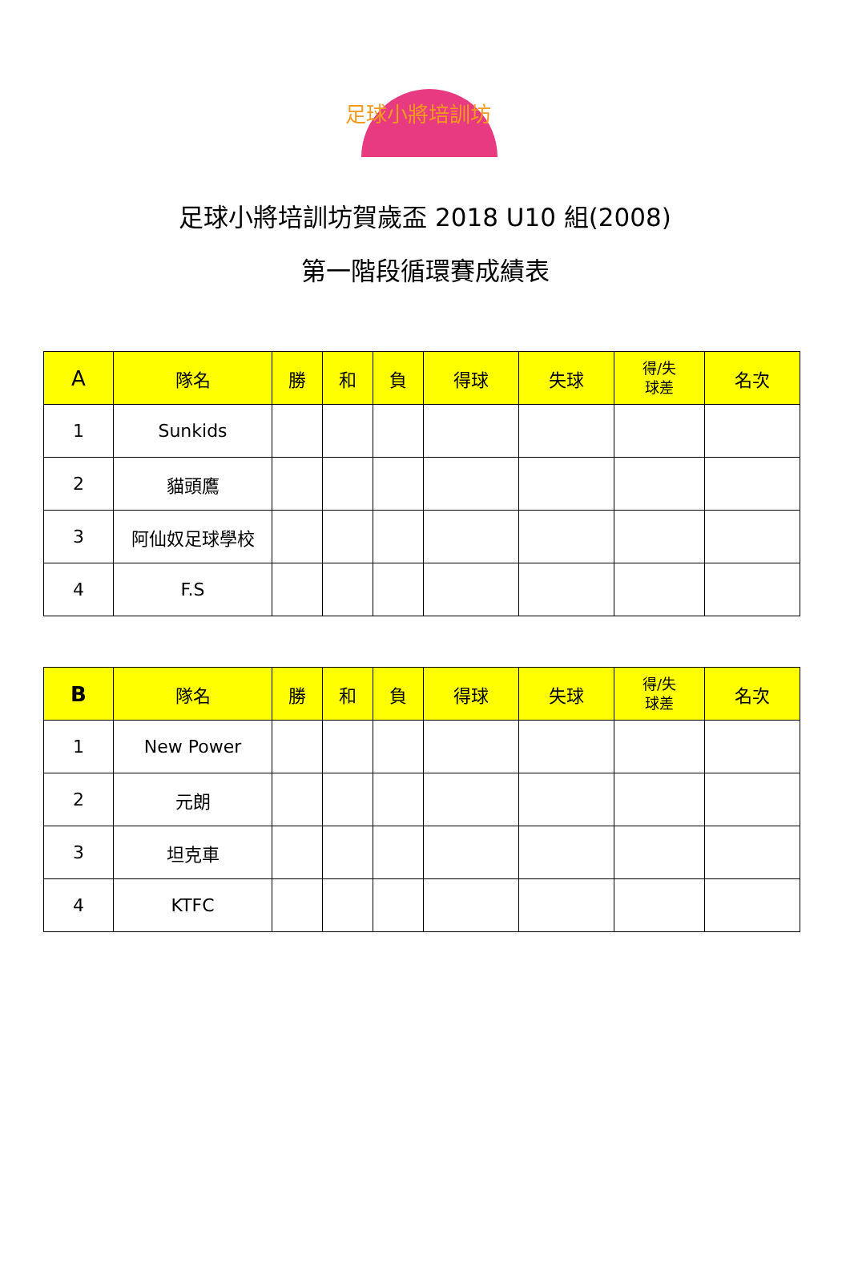足球小將培訓坊
足球小將培訓坊賀歲盃 2018 U10 組(2008)
第一階段循環賽成績表
| A | 隊名 | 勝 | 和 | 負 | 得球 | 失球 | 得/失 球差 | 名次 |
| --- | --- | --- | --- | --- | --- | --- | --- | --- |
| 1 | Sunkids | | | | | | | |
| 2 | 貓頭鷹 | | | | | | | |
| 3 | 阿仙奴足球學校 | | | | | | | |
| 4 | F.S | | | | | | | |
| B | 隊名 | 勝 | 和 | 負 | 得球 | 失球 | 得/失 球差 | 名次 |
| --- | --- | --- | --- | --- | --- | --- | --- | --- |
| 1 | New Power | | | | | | | |
| 2 | 元朗 | | | | | | | |
| 3 | 坦克車 | | | | | | | |
| 4 | KTFC | | | | | | | |